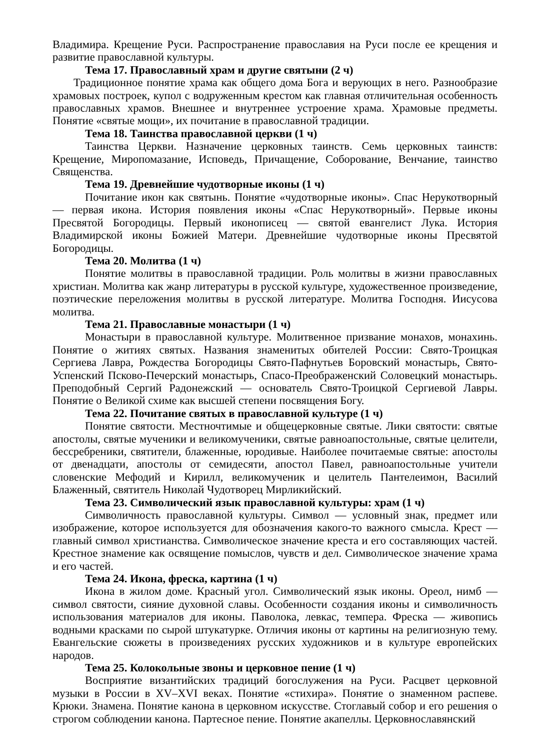Владимира. Крещение Руси. Распространение православия на Руси после ее крещения и развитие православной культуры.
Тема 17. Православный храм и другие святыни (2 ч)
Традиционное понятие храма как общего дома Бога и верующих в него. Разнообразие храмовых построек, купол с водруженным крестом как главная отличительная особенность православных храмов. Внешнее и внутреннее устроение храма. Храмовые предметы. Понятие «святые мощи», их почитание в православной традиции.
Тема 18. Таинства православной церкви (1 ч)
Таинства Церкви. Назначение церковных таинств. Семь церковных таинств: Крещение, Миропомазание, Исповедь, Причащение, Соборование, Венчание, таинство Священства.
Тема 19. Древнейшие чудотворные иконы (1 ч)
Почитание икон как святынь. Понятие «чудотворные иконы». Спас Нерукотворный — первая икона. История появления иконы «Спас Нерукотворный». Первые иконы Пресвятой Богородицы. Первый иконописец — святой евангелист Лука. История Владимирской иконы Божией Матери. Древнейшие чудотворные иконы Пресвятой Богородицы.
Тема 20. Молитва (1 ч)
Понятие молитвы в православной традиции. Роль молитвы в жизни православных христиан. Молитва как жанр литературы в русской культуре, художественное произведение, поэтические переложения молитвы в русской литературе. Молитва Господня. Иисусова молитва.
Тема 21. Православные монастыри (1 ч)
Монастыри в православной культуре. Молитвенное призвание монахов, монахинь. Понятие о житиях святых. Названия знаменитых обителей России: Свято-Троицкая Сергиева Лавра, Рождества Богородицы Свято-Пафнутьев Боровский монастырь, Свято-Успенский Псково-Печерский монастырь, Спасо-Преображенский Соловецкий монастырь. Преподобный Сергий Радонежский — основатель Свято-Троицкой Сергиевой Лавры. Понятие о Великой схиме как высшей степени посвящения Богу.
Тема 22. Почитание святых в православной культуре (1 ч)
Понятие святости. Местночтимые и общецерковные святые. Лики святости: святые апостолы, святые мученики и великомученики, святые равноапостольные, святые целители, бессребреники, святители, блаженные, юродивые. Наиболее почитаемые святые: апостолы от двенадцати, апостолы от семидесяти, апостол Павел, равноапостольные учители словенские Мефодий и Кирилл, великомученик и целитель Пантелеимон, Василий Блаженный, святитель Николай Чудотворец Мирликийский.
Тема 23. Символический язык православной культуры: храм (1 ч)
Символичность православной культуры. Символ — условный знак, предмет или изображение, которое используется для обозначения какого-то важного смысла. Крест — главный символ христианства. Символическое значение креста и его составляющих частей. Крестное знамение как освящение помыслов, чувств и дел. Символическое значение храма и его частей.
Тема 24. Икона, фреска, картина (1 ч)
Икона в жилом доме. Красный угол. Символический язык иконы. Ореол, нимб — символ святости, сияние духовной славы. Особенности создания иконы и символичность использования материалов для иконы. Паволока, левкас, темпера. Фреска — живопись водными красками по сырой штукатурке. Отличия иконы от картины на религиозную тему. Евангельские сюжеты в произведениях русских художников и в культуре европейских народов.
Тема 25. Колокольные звоны и церковное пение (1 ч)
Восприятие византийских традиций богослужения на Руси. Расцвет церковной музыки в России в XV–XVI веках. Понятие «стихира». Понятие о знаменном распеве. Крюки. Знамена. Понятие канона в церковном искусстве. Стоглавый собор и его решения о строгом соблюдении канона. Партесное пение. Понятие акапеллы. Церковнославянский